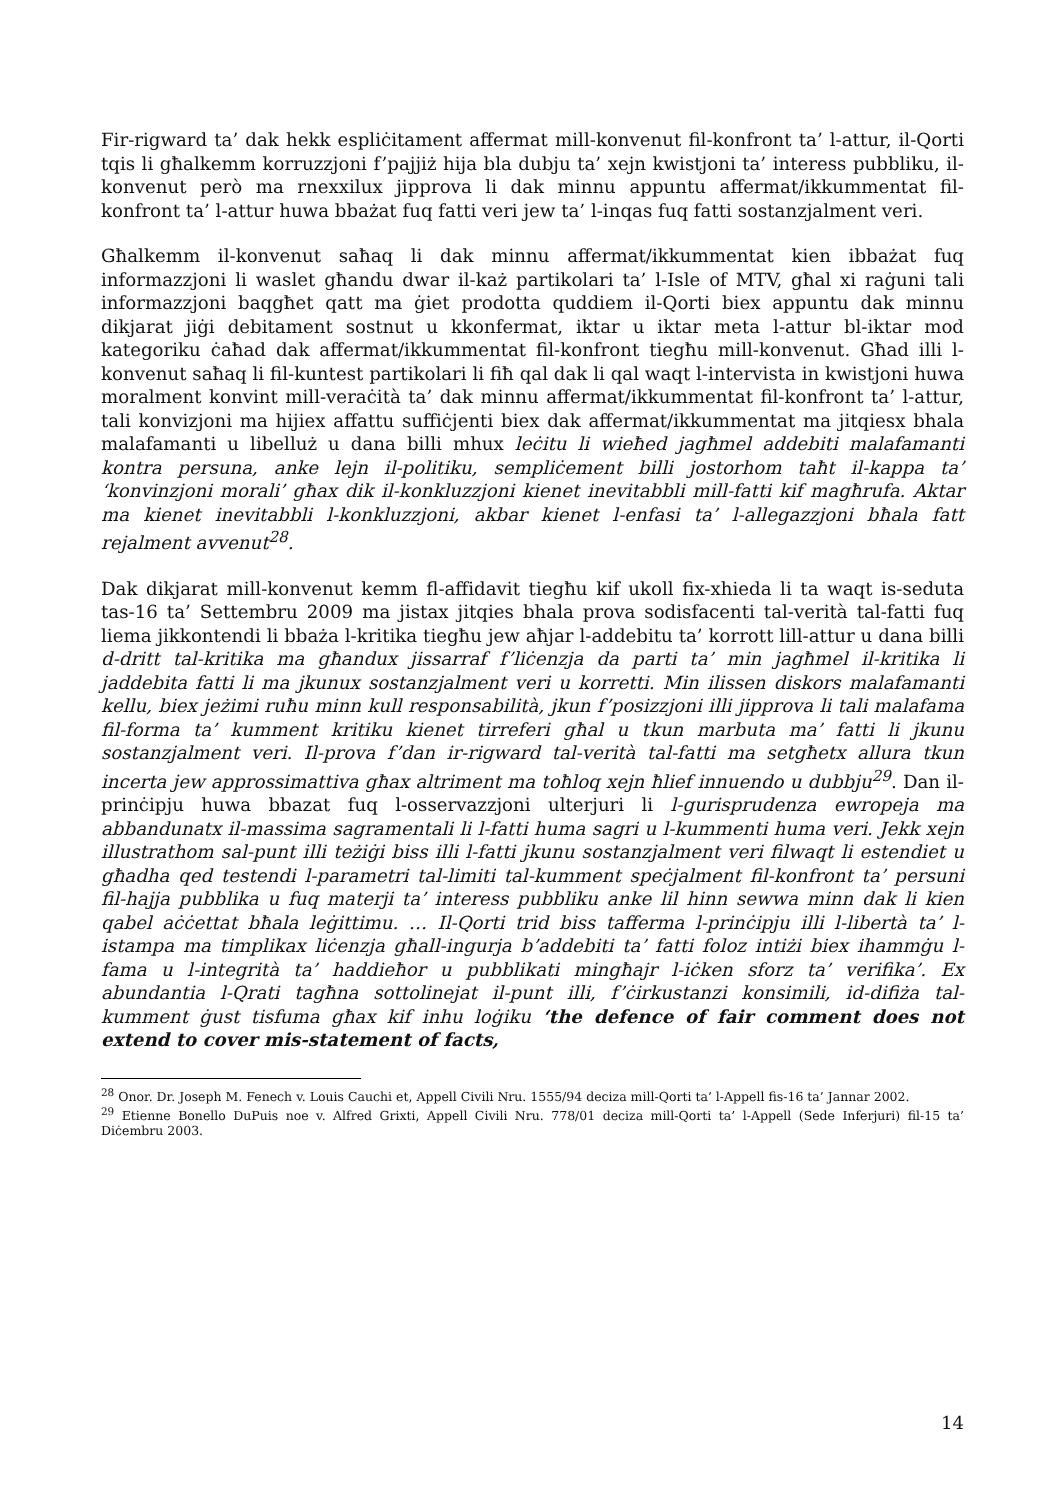Fir-rigward ta’ dak hekk espliċitament affermat mill-konvenut fil-konfront ta’ l-attur, il-Qorti tqis li għalkemm korruzzjoni f’pajjiż hija bla dubju ta’ xejn kwistjoni ta’ interess pubbliku, il-konvenut però ma rnexxilux jipprova li dak minnu appuntu affermat/ikkummentat fil-konfront ta’ l-attur huwa bbażat fuq fatti veri jew ta’ l-inqas fuq fatti sostanzjalment veri.
Għalkemm il-konvenut saħaq li dak minnu affermat/ikkummentat kien ibbażat fuq informazzjoni li waslet għandu dwar il-każ partikolari ta’ l-Isle of MTV, għal xi raġuni tali informazzjoni baqgħet qatt ma ġiet prodotta quddiem il-Qorti biex appuntu dak minnu dikjarat jiġi debitament sostnut u kkonfermat, iktar u iktar meta l-attur bl-iktar mod kategoriku ċaħad dak affermat/ikkummentat fil-konfront tiegħu mill-konvenut. Għad illi l-konvenut saħaq li fil-kuntest partikolari li fiħ qal dak li qal waqt l-intervista in kwistjoni huwa moralment konvint mill-veraċità ta’ dak minnu affermat/ikkummentat fil-konfront ta’ l-attur, tali konvizjoni ma hijiex affattu suffiċjenti biex dak affermat/ikkummentat ma jitqiesx bhala malafamanti u libelluż u dana billi mhux leċitu li wieħed jagħmel addebiti malafamanti kontra persuna, anke lejn il-politiku, sempliċement billi jostorhom taħt il-kappa ta’ ‘konvinzjoni morali’ għax dik il-konkluzzjoni kienet inevitabbli mill-fatti kif magħrufa. Aktar ma kienet inevitabbli l-konkluzzjoni, akbar kienet l-enfasi ta’ l-allegazzjoni bħala fatt rejalment avvenut<sup>28</sup>.
Dak dikjarat mill-konvenut kemm fl-affidavit tiegħu kif ukoll fix-xhieda li ta waqt is-seduta tas-16 ta’ Settembru 2009 ma jistax jitqies bhala prova sodisfacenti tal-verità tal-fatti fuq liema jikkontendi li bbaża l-kritika tiegħu jew aħjar l-addebitu ta’ korrott lill-attur u dana billi d-dritt tal-kritika ma għandux jissarraf f’liċenzja da parti ta’ min jagħmel il-kritika li jaddebita fatti li ma jkunux sostanzjalment veri u korretti. Min ilissen diskors malafamanti kellu, biex jeżimi ruħu minn kull responsabilità, jkun f’posizzjoni illi jipprova li tali malafama fil-forma ta’ kumment kritiku kienet tirreferi għal u tkun marbuta ma’ fatti li jkunu sostanzjalment veri. Il-prova f’dan ir-rigward tal-verità tal-fatti ma setgħetx allura tkun incerta jew approssimattiva għax altriment ma toħloq xejn ħlief innuendo u dubbju<sup>29</sup>. Dan il-prinċipju huwa bbazat fuq l-osservazzjoni ulterjuri li l-gurisprudenza ewropeja ma abbandunatx il-massima sagramentali li l-fatti huma sagri u l-kummenti huma veri. Jekk xejn illustrathom sal-punt illi teżiġi biss illi l-fatti jkunu sostanzjalment veri filwaqt li estendiet u għadha qed testendi l-parametri tal-limiti tal-kumment speċjalment fil-konfront ta’ persuni fil-hajja pubblika u fuq materji ta’ interess pubbliku anke lil hinn sewwa minn dak li kien qabel aċċettat bħala leġittimu. … Il-Qorti trid biss tafferma l-prinċipju illi l-libertà ta’ l-istampa ma timplikax liċenzja għall-ingurja b’addebiti ta’ fatti foloz intiżi biex ihammġu l-fama u l-integrità ta’ haddieħor u pubblikati mingħajr l-iċken sforz ta’ verifika’. Ex abundantia l-Qrati tagħna sottolinejat il-punt illi, f’ċirkustanzi konsimili, id-difiża tal-kumment ġust tisfuma għax kif inhu loġiku ‘the defence of fair comment does not extend to cover mis-statement of facts,
<sup>28</sup> Onor. Dr. Joseph M. Fenech v. Louis Cauchi et, Appell Civili Nru. 1555/94 deciza mill-Qorti ta’ l-Appell fis-16 ta’ Jannar 2002.
<sup>29</sup> Etienne Bonello DuPuis noe v. Alfred Grixti, Appell Civili Nru. 778/01 deciza mill-Qorti ta’ l-Appell (Sede Inferjuri) fil-15 ta’ Diċembru 2003.
14